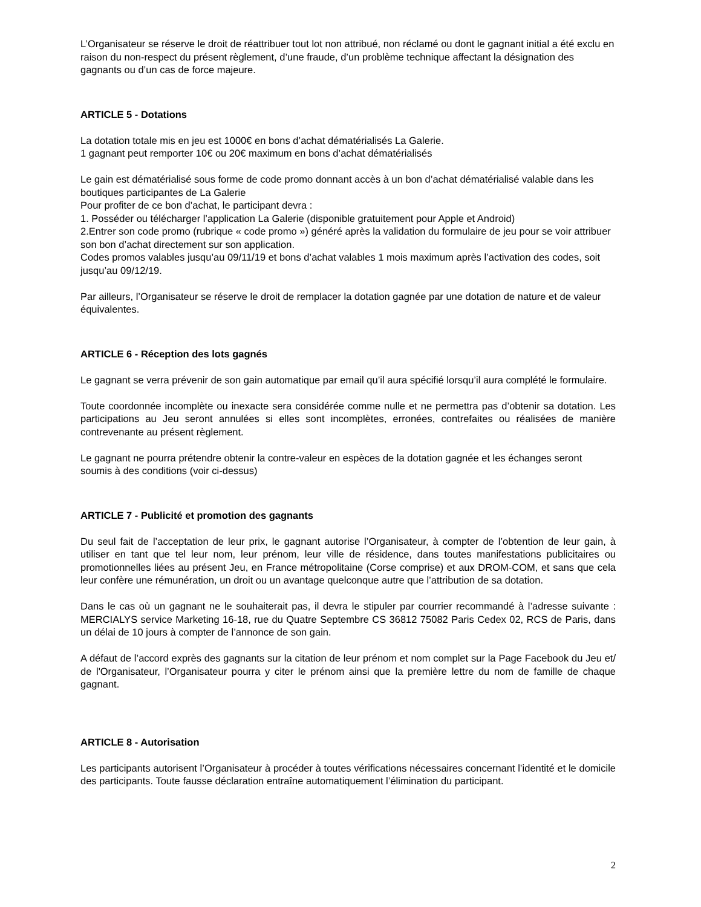L’Organisateur se réserve le droit de réattribuer tout lot non attribué, non réclamé ou dont le gagnant initial a été exclu en raison du non-respect du présent règlement, d’une fraude, d’un problème technique affectant la désignation des gagnants ou d’un cas de force majeure.
ARTICLE 5 - Dotations
La dotation totale mis en jeu est 1000€ en bons d’achat dématérialisés La Galerie.
1 gagnant peut remporter 10€ ou 20€ maximum en bons d’achat dématérialisés
Le gain est dématérialisé sous forme de code promo donnant accès à un bon d’achat dématérialisé valable dans les boutiques participantes de La Galerie
Pour profiter de ce bon d’achat, le participant devra :
1. Posséder ou télécharger l’application La Galerie (disponible gratuitement pour Apple et Android)
2.Entrer son code promo (rubrique « code promo ») généré après la validation du formulaire de jeu pour se voir attribuer son bon d’achat directement sur son application.
Codes promos valables jusqu’au 09/11/19 et bons d’achat valables 1 mois maximum après l’activation des codes, soit jusqu’au 09/12/19.
Par ailleurs, l’Organisateur se réserve le droit de remplacer la dotation gagnée par une dotation de nature et de valeur équivalentes.
ARTICLE 6 - Réception des lots gagnés
Le gagnant se verra prévenir de son gain automatique par email qu’il aura spécifié lorsqu’il aura complété le formulaire.
Toute coordonnée incomplète ou inexacte sera considérée comme nulle et ne permettra pas d’obtenir sa dotation. Les participations au Jeu seront annulées si elles sont incomplètes, erronées, contrefaites ou réalisées de manière contrevenante au présent règlement.
Le gagnant ne pourra prétendre obtenir la contre-valeur en espèces de la dotation gagnée et les échanges seront soumis à des conditions (voir ci-dessus)
ARTICLE 7 - Publicité et promotion des gagnants
Du seul fait de l’acceptation de leur prix, le gagnant autorise l’Organisateur, à compter de l’obtention de leur gain, à utiliser en tant que tel leur nom, leur prénom, leur ville de résidence, dans toutes manifestations publicitaires ou promotionnelles liées au présent Jeu, en France métropolitaine (Corse comprise) et aux DROM-COM, et sans que cela leur confère une rémunération, un droit ou un avantage quelconque autre que l’attribution de sa dotation.
Dans le cas où un gagnant ne le souhaiterait pas, il devra le stipuler par courrier recommandé à l’adresse suivante : MERCIALYS service Marketing 16-18, rue du Quatre Septembre CS 36812 75082 Paris Cedex 02, RCS de Paris, dans un délai de 10 jours à compter de l’annonce de son gain.
A défaut de l’accord exprès des gagnants sur la citation de leur prénom et nom complet sur la Page Facebook du Jeu et/ de l'Organisateur, l’Organisateur pourra y citer le prénom ainsi que la première lettre du nom de famille de chaque gagnant.
ARTICLE 8 - Autorisation
Les participants autorisent l’Organisateur à procéder à toutes vérifications nécessaires concernant l’identité et le domicile des participants. Toute fausse déclaration entraîne automatiquement l’élimination du participant.
2